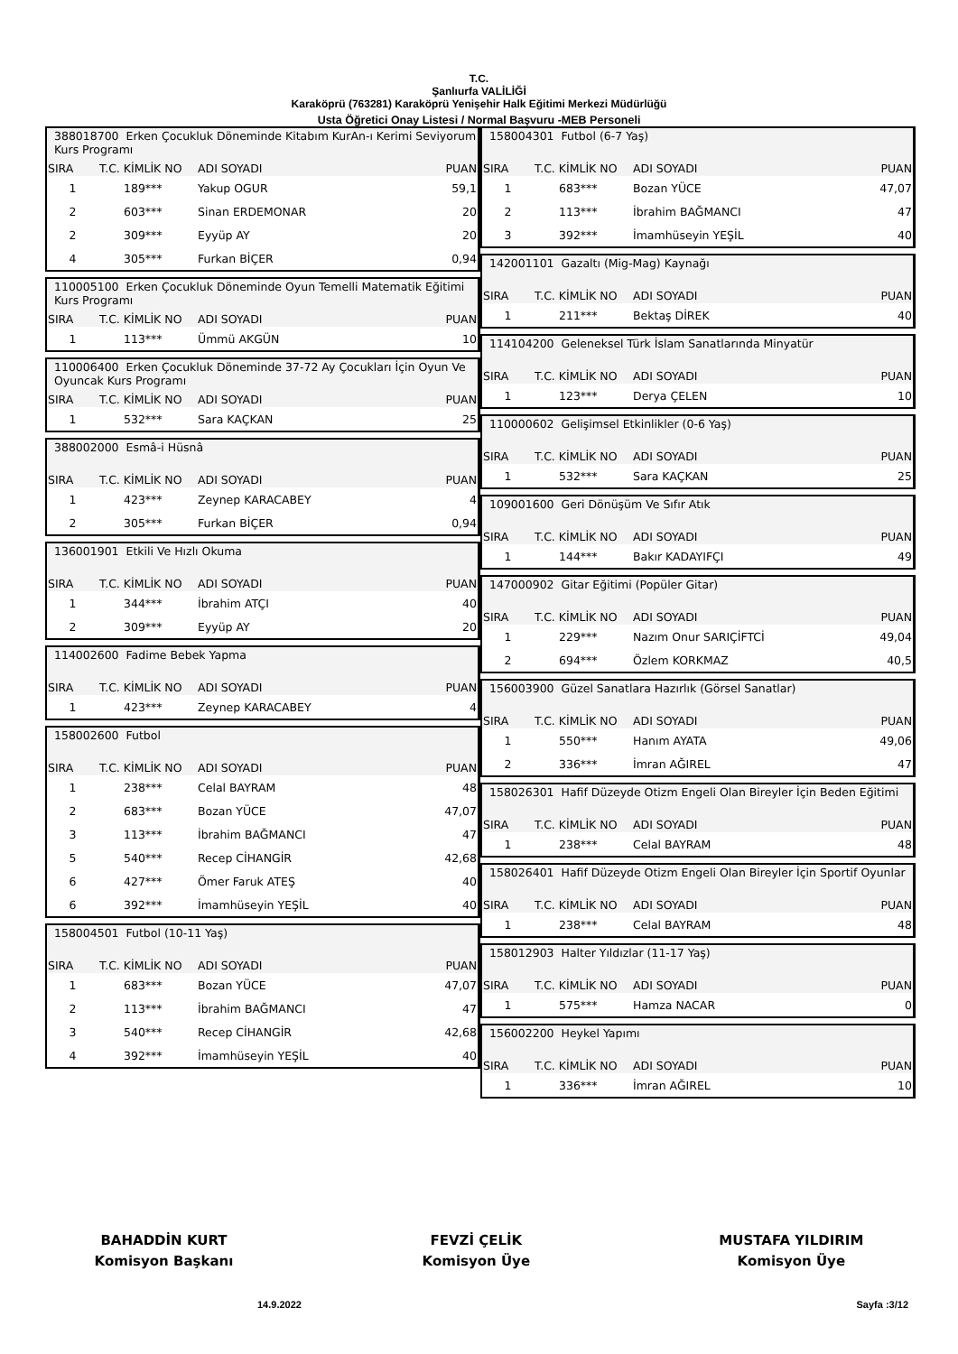T.C.
Şanlıurfa VALİLİĞİ
Karaköprü (763281) Karaköprü Yenişehir Halk Eğitimi Merkezi Müdürlüğü
Usta Öğretici Onay Listesi / Normal Başvuru -MEB Personeli
| 388018700 Erken Çocukluk Döneminde Kitabım KurAn-ı Kerimi Seviyorum Kurs Programı | | | |
| SIRA | T.C. KİMLİK NO | ADI SOYADI | PUAN |
| 1 | 189*** | Yakup OGUR | 59,1 |
| 2 | 603*** | Sinan ERDEMONAR | 20 |
| 2 | 309*** | Eyyüp AY | 20 |
| 4 | 305*** | Furkan BİÇER | 0,94 |
| 110005100 Erken Çocukluk Döneminde Oyun Temelli Matematik Eğitimi Kurs Programı | | | |
| SIRA | T.C. KİMLİK NO | ADI SOYADI | PUAN |
| 1 | 113*** | Ümmü AKGÜN | 10 |
| 110006400 Erken Çocukluk Döneminde 37-72 Ay Çocukları İçin Oyun Ve Oyuncak Kurs Programı | | | |
| SIRA | T.C. KİMLİK NO | ADI SOYADI | PUAN |
| 1 | 532*** | Sara KAÇKAN | 25 |
| 388002000 Esmâ-i Hüsnâ | | | |
| SIRA | T.C. KİMLİK NO | ADI SOYADI | PUAN |
| 1 | 423*** | Zeynep KARACABEY | 4 |
| 2 | 305*** | Furkan BİÇER | 0,94 |
| 136001901 Etkili Ve Hızlı Okuma | | | |
| SIRA | T.C. KİMLİK NO | ADI SOYADI | PUAN |
| 1 | 344*** | İbrahim ATÇI | 40 |
| 2 | 309*** | Eyyüp AY | 20 |
| 114002600 Fadime Bebek Yapma | | | |
| SIRA | T.C. KİMLİK NO | ADI SOYADI | PUAN |
| 1 | 423*** | Zeynep KARACABEY | 4 |
| 158002600 Futbol | | | |
| SIRA | T.C. KİMLİK NO | ADI SOYADI | PUAN |
| 1 | 238*** | Celal BAYRAM | 48 |
| 2 | 683*** | Bozan YÜCE | 47,07 |
| 3 | 113*** | İbrahim BAĞMANCI | 47 |
| 5 | 540*** | Recep CİHANGİR | 42,68 |
| 6 | 427*** | Ömer Faruk ATEŞ | 40 |
| 6 | 392*** | İmamhüseyin YEŞİL | 40 |
| 158004501 Futbol (10-11 Yaş) | | | |
| SIRA | T.C. KİMLİK NO | ADI SOYADI | PUAN |
| 1 | 683*** | Bozan YÜCE | 47,07 |
| 2 | 113*** | İbrahim BAĞMANCI | 47 |
| 3 | 540*** | Recep CİHANGİR | 42,68 |
| 4 | 392*** | İmamhüseyin YEŞİL | 40 |
| 158004301 Futbol (6-7 Yaş) | | | |
| SIRA | T.C. KİMLİK NO | ADI SOYADI | PUAN |
| 1 | 683*** | Bozan YÜCE | 47,07 |
| 2 | 113*** | İbrahim BAĞMANCI | 47 |
| 3 | 392*** | İmamhüseyin YEŞİL | 40 |
| 142001101 Gazaltı (Mig-Mag) Kaynağı | | | |
| SIRA | T.C. KİMLİK NO | ADI SOYADI | PUAN |
| 1 | 211*** | Bektaş DİREK | 40 |
| 114104200 Geleneksel Türk İslam Sanatlarında Minyatür | | | |
| SIRA | T.C. KİMLİK NO | ADI SOYADI | PUAN |
| 1 | 123*** | Derya ÇELEN | 10 |
| 110000602 Gelişimsel Etkinlikler (0-6 Yaş) | | | |
| SIRA | T.C. KİMLİK NO | ADI SOYADI | PUAN |
| 1 | 532*** | Sara KAÇKAN | 25 |
| 109001600 Geri Dönüşüm Ve Sıfır Atık | | | |
| SIRA | T.C. KİMLİK NO | ADI SOYADI | PUAN |
| 1 | 144*** | Bakır KADAYIFÇI | 49 |
| 147000902 Gitar Eğitimi (Popüler Gitar) | | | |
| SIRA | T.C. KİMLİK NO | ADI SOYADI | PUAN |
| 1 | 229*** | Nazım Onur SARIÇİFTCİ | 49,04 |
| 2 | 694*** | Özlem KORKMAZ | 40,5 |
| 156003900 Güzel Sanatlara Hazırlık (Görsel Sanatlar) | | | |
| SIRA | T.C. KİMLİK NO | ADI SOYADI | PUAN |
| 1 | 550*** | Hanım AYATA | 49,06 |
| 2 | 336*** | İmran AĞIREL | 47 |
| 158026301 Hafif Düzeyde Otizm Engeli Olan Bireyler İçin Beden Eğitimi | | | |
| SIRA | T.C. KİMLİK NO | ADI SOYADI | PUAN |
| 1 | 238*** | Celal BAYRAM | 48 |
| 158026401 Hafif Düzeyde Otizm Engeli Olan Bireyler İçin Sportif Oyunlar | | | |
| SIRA | T.C. KİMLİK NO | ADI SOYADI | PUAN |
| 1 | 238*** | Celal BAYRAM | 48 |
| 158012903 Halter Yıldızlar (11-17 Yaş) | | | |
| SIRA | T.C. KİMLİK NO | ADI SOYADI | PUAN |
| 1 | 575*** | Hamza NACAR | 0 |
| 156002200 Heykel Yapımı | | | |
| SIRA | T.C. KİMLİK NO | ADI SOYADI | PUAN |
| 1 | 336*** | İmran AĞIREL | 10 |
BAHADDİN KURT
Komisyon Başkanı
FEVZİ ÇELİK
Komisyon Üye
MUSTAFA YILDIRIM
Komisyon Üye
14.9.2022 Sayfa :3/12